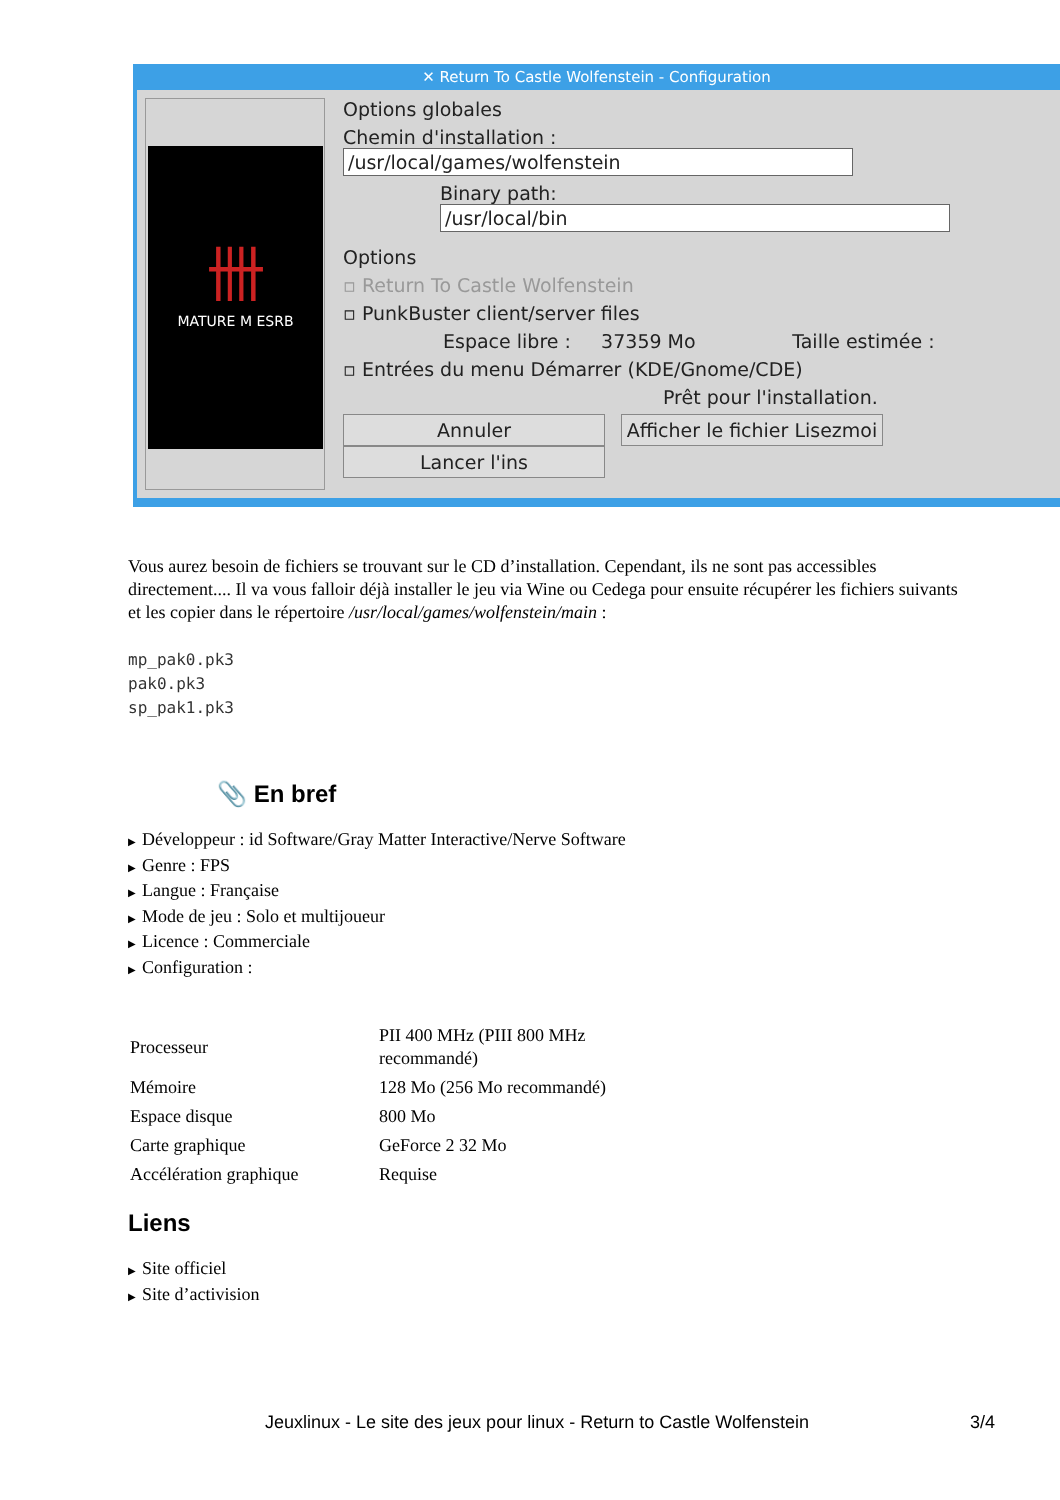✕ Return To Castle Wolfenstein - Configuration
卌
MATURE M ESRB
Options globales
Chemin d'installation : /usr/local/games/wolfenstein
Binary path: /usr/local/bin
Options
▫ Return To Castle Wolfenstein
▫ PunkBuster client/server files
Espace libre : 37359 Mo Taille estimée :
▫ Entrées du menu Démarrer (KDE/Gnome/CDE)
Prêt pour l'installation.
Annuler Afficher le fichier Lisezmoi Lancer l'ins
Vous aurez besoin de fichiers se trouvant sur le CD d’installation. Cependant, ils ne sont pas accessibles directement.... Il va vous falloir déjà installer le jeu via Wine ou Cedega pour ensuite récupérer les fichiers suivants et les copier dans le répertoire /usr/local/games/wolfenstein/main :
mp_pak0.pk3
pak0.pk3
sp_pak1.pk3
📎 En bref
▶ Développeur : id Software/Gray Matter Interactive/Nerve Software
▶ Genre : FPS
▶ Langue : Française
▶ Mode de jeu : Solo et multijoueur
▶ Licence : Commerciale
▶ Configuration :
| Processeur | PII 400 MHz (PIII 800 MHz recommandé) |
| Mémoire | 128 Mo (256 Mo recommandé) |
| Espace disque | 800 Mo |
| Carte graphique | GeForce 2 32 Mo |
| Accélération graphique | Requise |
Liens
▶ Site officiel
▶ Site d’activision
Jeuxlinux - Le site des jeux pour linux - Return to Castle Wolfenstein 3/4